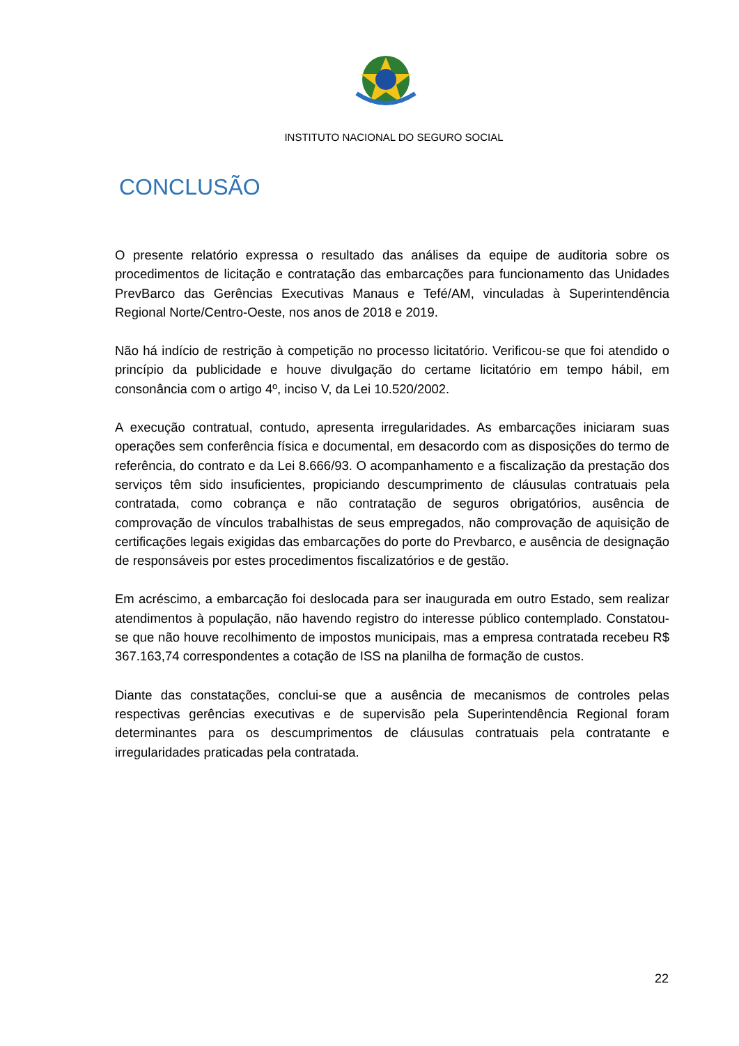INSTITUTO NACIONAL DO SEGURO SOCIAL
CONCLUSÃO
O presente relatório expressa o resultado das análises da equipe de auditoria sobre os procedimentos de licitação e contratação das embarcações para funcionamento das Unidades PrevBarco das Gerências Executivas Manaus e Tefé/AM, vinculadas à Superintendência Regional Norte/Centro-Oeste, nos anos de 2018 e 2019.
Não há indício de restrição à competição no processo licitatório. Verificou-se que foi atendido o princípio da publicidade e houve divulgação do certame licitatório em tempo hábil, em consonância com o artigo 4º, inciso V, da Lei 10.520/2002.
A execução contratual, contudo, apresenta irregularidades. As embarcações iniciaram suas operações sem conferência física e documental, em desacordo com as disposições do termo de referência, do contrato e da Lei 8.666/93. O acompanhamento e a fiscalização da prestação dos serviços têm sido insuficientes, propiciando descumprimento de cláusulas contratuais pela contratada, como cobrança e não contratação de seguros obrigatórios, ausência de comprovação de vínculos trabalhistas de seus empregados, não comprovação de aquisição de certificações legais exigidas das embarcações do porte do Prevbarco, e ausência de designação de responsáveis por estes procedimentos fiscalizatórios e de gestão.
Em acréscimo, a embarcação foi deslocada para ser inaugurada em outro Estado, sem realizar atendimentos à população, não havendo registro do interesse público contemplado. Constatou-se que não houve recolhimento de impostos municipais, mas a empresa contratada recebeu R$ 367.163,74 correspondentes a cotação de ISS na planilha de formação de custos.
Diante das constatações, conclui-se que a ausência de mecanismos de controles pelas respectivas gerências executivas e de supervisão pela Superintendência Regional foram determinantes para os descumprimentos de cláusulas contratuais pela contratante e irregularidades praticadas pela contratada.
22